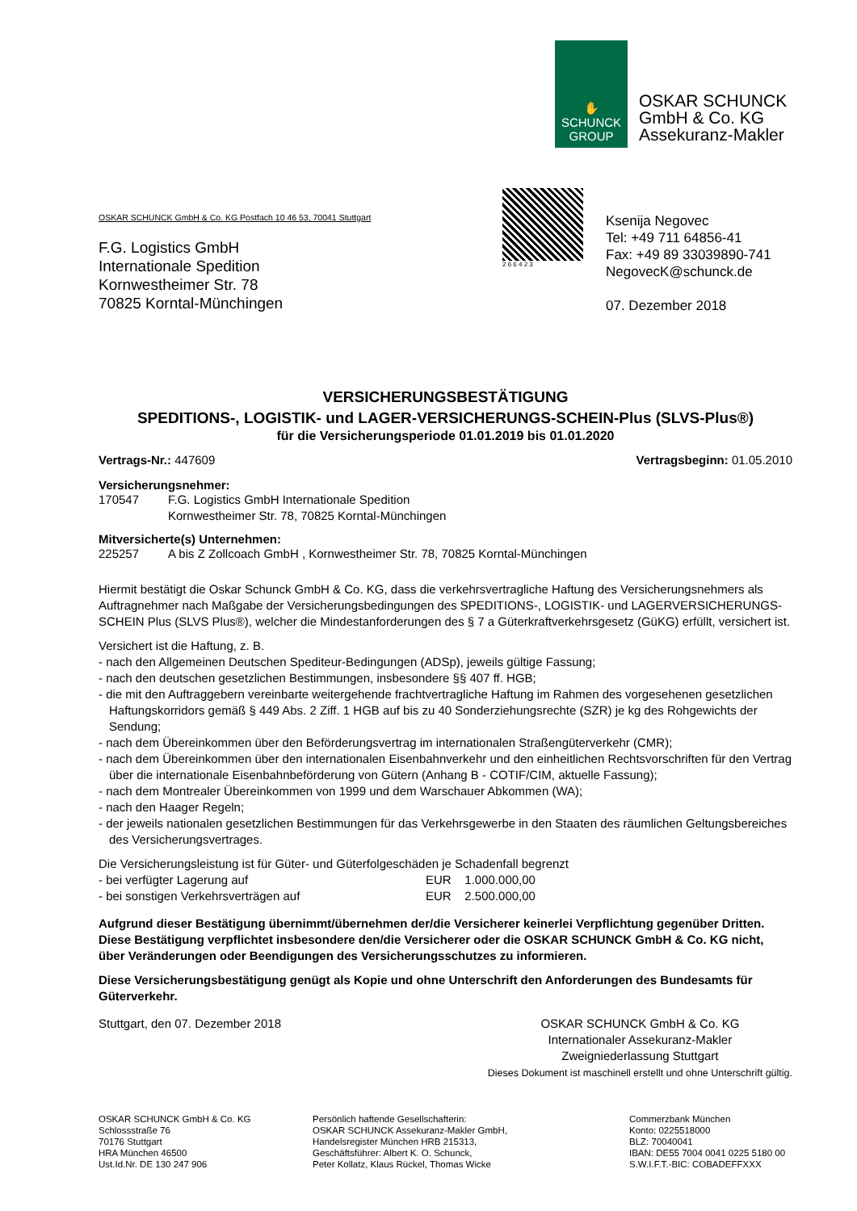✋
SCHUNCK
GROUP
OSKAR SCHUNCK
GmbH & Co. KG
Assekuranz-Makler
OSKAR SCHUNCK GmbH & Co. KG Postfach 10 46 53, 70041 Stuttgart
F.G. Logistics GmbH
Internationale Spedition
Kornwestheimer Str. 78
70825 Korntal-Münchingen
2 6 6 4 2 3
Ksenija Negovec
Tel: +49 711 64856-41
Fax: +49 89 33039890-741
NegovecK@schunck.de
07. Dezember 2018
VERSICHERUNGSBESTÄTIGUNG
SPEDITIONS-, LOGISTIK- und LAGER-VERSICHERUNGS-SCHEIN-Plus (SLVS-Plus®)
für die Versicherungsperiode 01.01.2019 bis 01.01.2020
Vertrags-Nr.: 447609 Vertragsbeginn: 01.05.2010
Versicherungsnehmer:
170547 F.G. Logistics GmbH Internationale Spedition
Kornwestheimer Str. 78, 70825 Korntal-Münchingen
Mitversicherte(s) Unternehmen:
225257 A bis Z Zollcoach GmbH , Kornwestheimer Str. 78, 70825 Korntal-Münchingen
Hiermit bestätigt die Oskar Schunck GmbH & Co. KG, dass die verkehrsvertragliche Haftung des Versicherungsnehmers als Auftragnehmer nach Maßgabe der Versicherungsbedingungen des SPEDITIONS-, LOGISTIK- und LAGERVERSICHERUNGS-SCHEIN Plus (SLVS Plus®), welcher die Mindestanforderungen des § 7 a Güterkraftverkehrsgesetz (GüKG) erfüllt, versichert ist.
Versichert ist die Haftung, z. B.
- nach den Allgemeinen Deutschen Spediteur-Bedingungen (ADSp), jeweils gültige Fassung;
- nach den deutschen gesetzlichen Bestimmungen, insbesondere §§ 407 ff. HGB;
- die mit den Auftraggebern vereinbarte weitergehende frachtvertragliche Haftung im Rahmen des vorgesehenen gesetzlichen Haftungskorridors gemäß § 449 Abs. 2 Ziff. 1 HGB auf bis zu 40 Sonderziehungsrechte (SZR) je kg des Rohgewichts der Sendung;
- nach dem Übereinkommen über den Beförderungsvertrag im internationalen Straßengüterverkehr (CMR);
- nach dem Übereinkommen über den internationalen Eisenbahnverkehr und den einheitlichen Rechtsvorschriften für den Vertrag über die internationale Eisenbahnbeförderung von Gütern (Anhang B - COTIF/CIM, aktuelle Fassung);
- nach dem Montrealer Übereinkommen von 1999 und dem Warschauer Abkommen (WA);
- nach den Haager Regeln;
- der jeweils nationalen gesetzlichen Bestimmungen für das Verkehrsgewerbe in den Staaten des räumlichen Geltungsbereiches des Versicherungsvertrages.
Die Versicherungsleistung ist für Güter- und Güterfolgeschäden je Schadenfall begrenzt
- bei verfügter Lagerung auf EUR 1.000.000,00
- bei sonstigen Verkehrsverträgen auf EUR 2.500.000,00
Aufgrund dieser Bestätigung übernimmt/übernehmen der/die Versicherer keinerlei Verpflichtung gegenüber Dritten. Diese Bestätigung verpflichtet insbesondere den/die Versicherer oder die OSKAR SCHUNCK GmbH & Co. KG nicht, über Veränderungen oder Beendigungen des Versicherungsschutzes zu informieren.
Diese Versicherungsbestätigung genügt als Kopie und ohne Unterschrift den Anforderungen des Bundesamts für Güterverkehr.
Stuttgart, den 07. Dezember 2018 OSKAR SCHUNCK GmbH & Co. KG
Internationaler Assekuranz-Makler
Zweigniederlassung Stuttgart
Dieses Dokument ist maschinell erstellt und ohne Unterschrift gültig.
OSKAR SCHUNCK GmbH & Co. KG
Schlossstraße 76
70176 Stuttgart
HRA München 46500
Ust.Id.Nr. DE 130 247 906
Persönlich haftende Gesellschafterin:
OSKAR SCHUNCK Assekuranz-Makler GmbH,
Handelsregister München HRB 215313,
Geschäftsführer: Albert K. O. Schunck,
Peter Kollatz, Klaus Rückel, Thomas Wicke
Commerzbank München
Konto: 0225518000
BLZ: 70040041
IBAN: DE55 7004 0041 0225 5180 00
S.W.I.F.T.-BIC: COBADEFFXXX